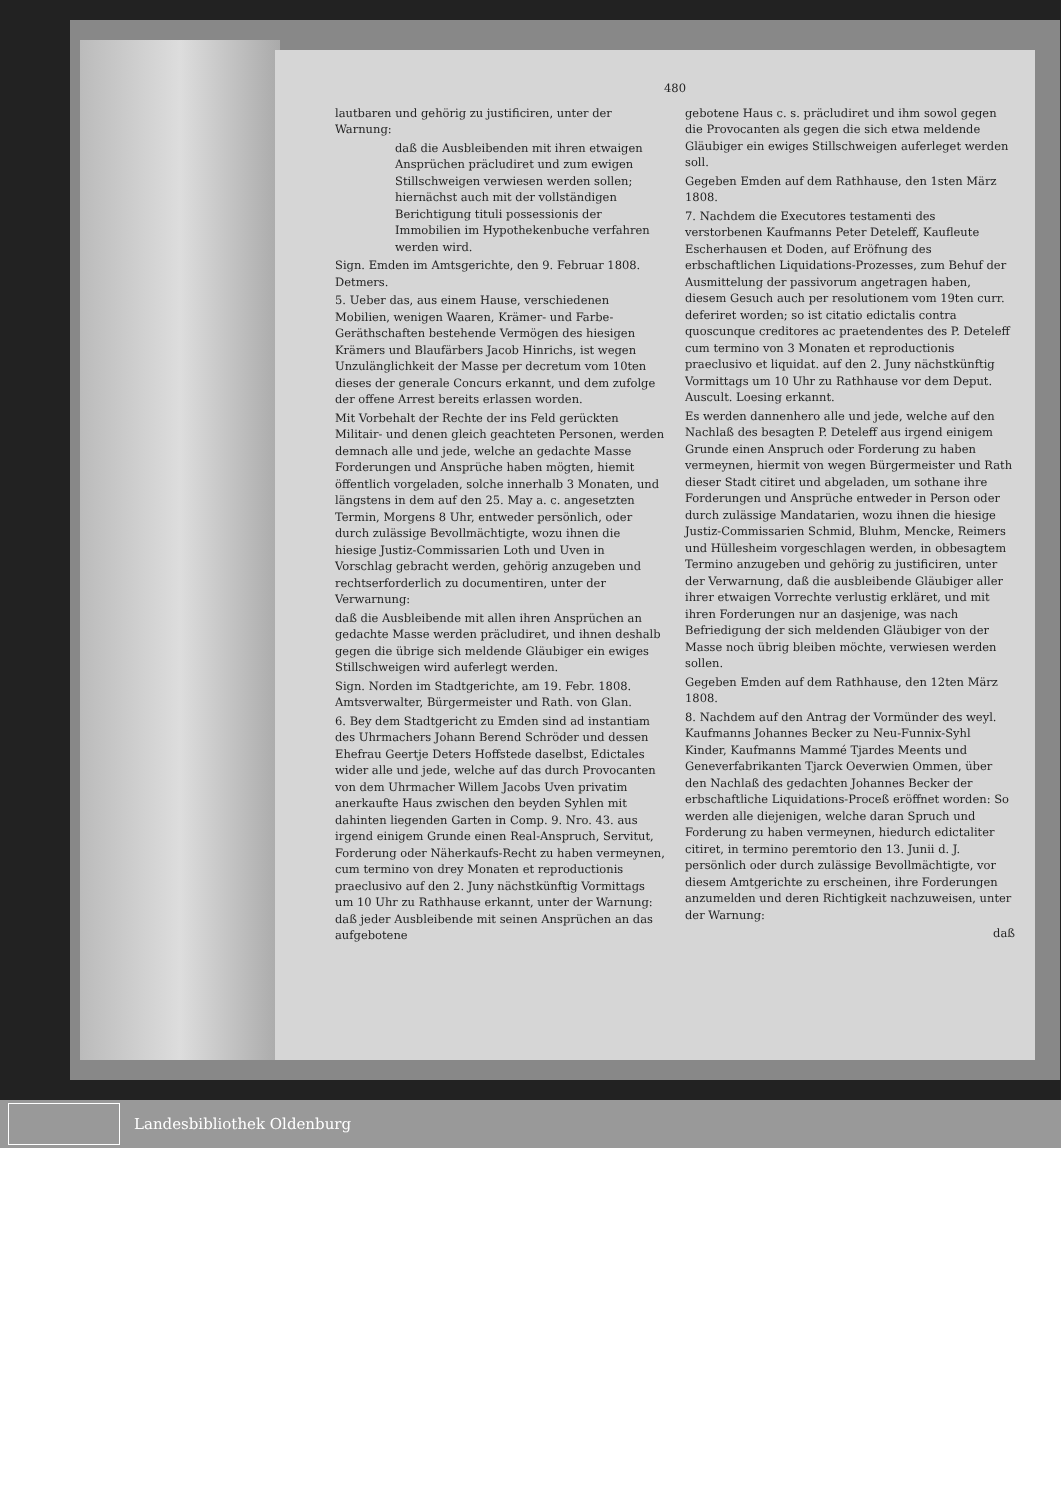480
lautbaren und gehörig zu justificiren, unter der Warnung:
daß die Ausbleibenden mit ihren etwaigen Ansprüchen präcludiret und zum ewigen Stillschweigen verwiesen werden sollen; hiernächst auch mit der vollständigen Berichtigung tituli possessionis der Immobilien im Hypothekenbuche verfahren werden wird.
Sign. Emden im Amtsgerichte, den 9. Februar 1808. Detmers.
5. Ueber das, aus einem Hause, verschiedenen Mobilien, wenigen Waaren, Krämer- und Farbe-Geräthschaften bestehende Vermögen des hiesigen Krämers und Blaufärbers Jacob Hinrichs, ist wegen Unzulänglichkeit der Masse per decretum vom 10ten dieses der generale Concurs erkannt, und dem zufolge der offene Arrest bereits erlassen worden.
Mit Vorbehalt der Rechte der ins Feld gerückten Militair- und denen gleich geachteten Personen, werden demnach alle und jede, welche an gedachte Masse Forderungen und Ansprüche haben mögten, hiemit öffentlich vorgeladen, solche innerhalb 3 Monaten, und längstens in dem auf den 25. May a. c. angesetzten Termin, Morgens 8 Uhr, entweder persönlich, oder durch zulässige Bevollmächtigte, wozu ihnen die hiesige Justiz-Commissarien Loth und Uven in Vorschlag gebracht werden, gehörig anzugeben und rechtserforderlich zu documentiren, unter der Verwarnung:
daß die Ausbleibende mit allen ihren Ansprüchen an gedachte Masse werden präcludiret, und ihnen deshalb gegen die übrige sich meldende Gläubiger ein ewiges Stillschweigen wird auferlegt werden.
Sign. Norden im Stadtgerichte, am 19. Febr. 1808. Amtsverwalter, Bürgermeister und Rath. von Glan.
6. Bey dem Stadtgericht zu Emden sind ad instantiam des Uhrmachers Johann Berend Schröder und dessen Ehefrau Geertje Deters Hoffstede daselbst, Edictales wider alle und jede, welche auf das durch Provocanten von dem Uhrmacher Willem Jacobs Uven privatim anerkaufte Haus zwischen den beyden Syhlen mit dahinten liegenden Garten in Comp. 9. Nro. 43. aus irgend einigem Grunde einen Real-Anspruch, Servitut, Forderung oder Näherkaufs-Recht zu haben vermeynen, cum termino von drey Monaten et reproductionis praeclusivo auf den 2. Juny nächstkünftig Vormittags um 10 Uhr zu Rathhause erkannt, unter der Warnung: daß jeder Ausbleibende mit seinen Ansprüchen an das aufgebotene
gebotene Haus c. s. präcludiret und ihm sowol gegen die Provocanten als gegen die sich etwa meldende Gläubiger ein ewiges Stillschweigen auferleget werden soll.
Gegeben Emden auf dem Rathhause, den 1sten März 1808.
7. Nachdem die Executores testamenti des verstorbenen Kaufmanns Peter Deteleff, Kaufleute Escherhausen et Doden, auf Eröfnung des erbschaftlichen Liquidations-Prozesses, zum Behuf der Ausmittelung der passivorum angetragen haben, diesem Gesuch auch per resolutionem vom 19ten curr. deferiret worden; so ist citatio edictalis contra quoscunque creditores ac praetendentes des P. Deteleff cum termino von 3 Monaten et reproductionis praeclusivo et liquidat. auf den 2. Juny nächstkünftig Vormittags um 10 Uhr zu Rathhause vor dem Deput. Auscult. Loesing erkannt.
Es werden dannenhero alle und jede, welche auf den Nachlaß des besagten P. Deteleff aus irgend einigem Grunde einen Anspruch oder Forderung zu haben vermeynen, hiermit von wegen Bürgermeister und Rath dieser Stadt citiret und abgeladen, um sothane ihre Forderungen und Ansprüche entweder in Person oder durch zulässige Mandatarien, wozu ihnen die hiesige Justiz-Commissarien Schmid, Bluhm, Mencke, Reimers und Hüllesheim vorgeschlagen werden, in obbesagtem Termino anzugeben und gehörig zu justificiren, unter der Verwarnung, daß die ausbleibende Gläubiger aller ihrer etwaigen Vorrechte verlustig erkläret, und mit ihren Forderungen nur an dasjenige, was nach Befriedigung der sich meldenden Gläubiger von der Masse noch übrig bleiben möchte, verwiesen werden sollen.
Gegeben Emden auf dem Rathhause, den 12ten März 1808.
8. Nachdem auf den Antrag der Vormünder des weyl. Kaufmanns Johannes Becker zu Neu-Funnix-Syhl Kinder, Kaufmanns Mammé Tjardes Meents und Geneverfabrikanten Tjarck Oeverwien Ommen, über den Nachlaß des gedachten Johannes Becker der erbschaftliche Liquidations-Proceß eröffnet worden: So werden alle diejenigen, welche daran Spruch und Forderung zu haben vermeynen, hiedurch edictaliter citiret, in termino peremtorio den 13. Junii d. J. persönlich oder durch zulässige Bevollmächtigte, vor diesem Amtgerichte zu erscheinen, ihre Forderungen anzumelden und deren Richtigkeit nachzuweisen, unter der Warnung:
daß
Landesbibliothek Oldenburg